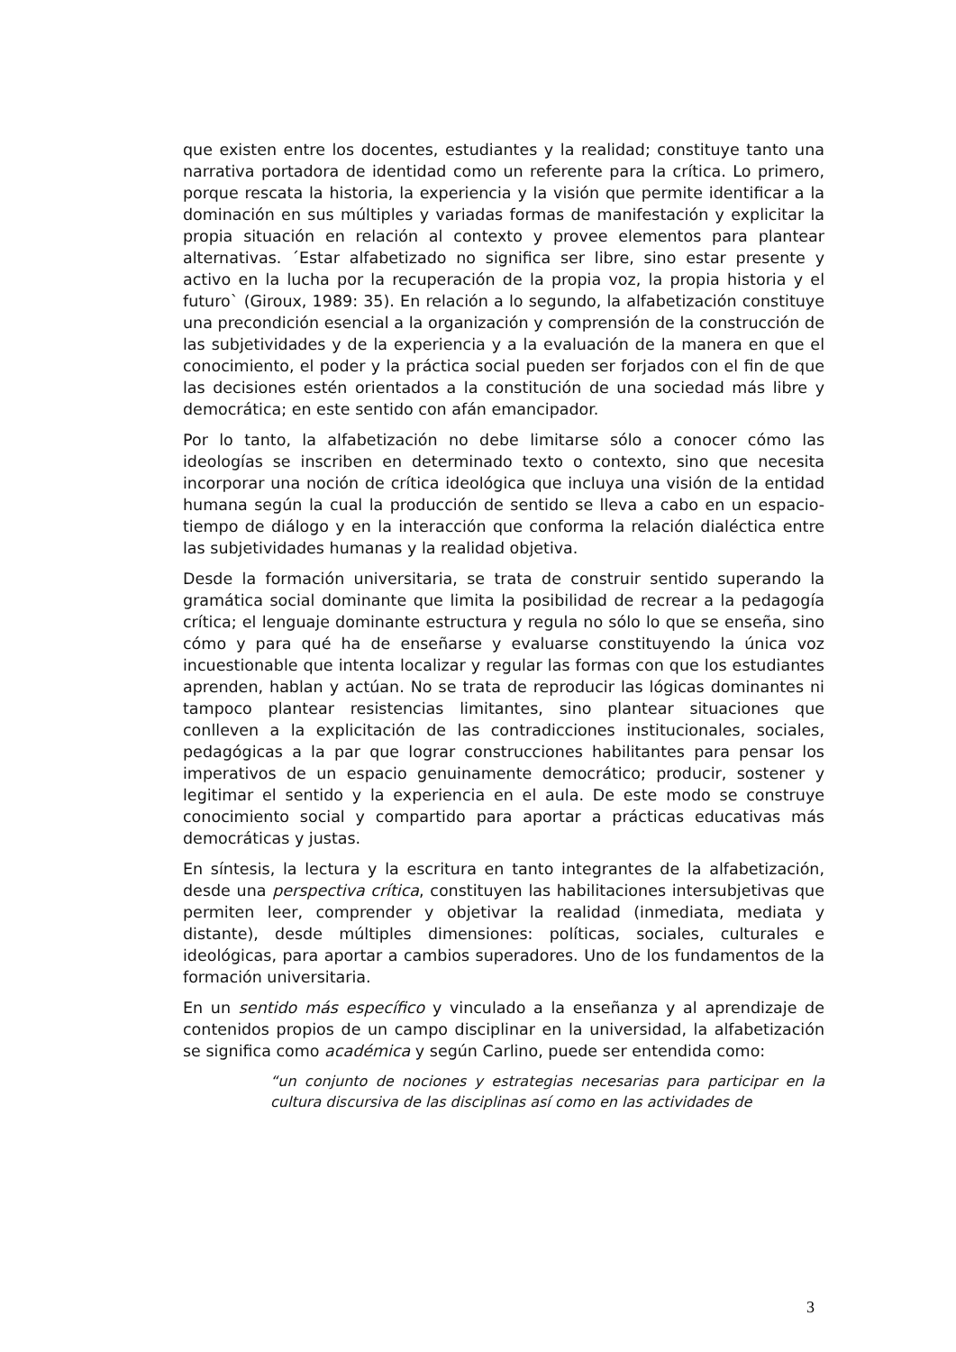que existen entre los docentes, estudiantes y la realidad; constituye tanto una narrativa portadora de identidad como un referente para la crítica. Lo primero, porque rescata la historia, la experiencia y la visión que permite identificar a la dominación en sus múltiples y variadas formas de manifestación y explicitar la propia situación en relación al contexto y provee elementos para plantear alternativas. ´Estar alfabetizado no significa ser libre, sino estar presente y activo en la lucha por la recuperación de la propia voz, la propia historia y el futuro` (Giroux, 1989: 35). En relación a lo segundo, la alfabetización constituye una precondición esencial a la organización y comprensión de la construcción de las subjetividades y de la experiencia y a la evaluación de la manera en que el conocimiento, el poder y la práctica social pueden ser forjados con el fin de que las decisiones estén orientados a la constitución de una sociedad más libre y democrática; en este sentido con afán emancipador.
Por lo tanto, la alfabetización no debe limitarse sólo a conocer cómo las ideologías se inscriben en determinado texto o contexto, sino que necesita incorporar una noción de crítica ideológica que incluya una visión de la entidad humana según la cual la producción de sentido se lleva a cabo en un espacio-tiempo de diálogo y en la interacción que conforma la relación dialéctica entre las subjetividades humanas y la realidad objetiva.
Desde la formación universitaria, se trata de construir sentido superando la gramática social dominante que limita la posibilidad de recrear a la pedagogía crítica; el lenguaje dominante estructura y regula no sólo lo que se enseña, sino cómo y para qué ha de enseñarse y evaluarse constituyendo la única voz incuestionable que intenta localizar y regular las formas con que los estudiantes aprenden, hablan y actúan. No se trata de reproducir las lógicas dominantes ni tampoco plantear resistencias limitantes, sino plantear situaciones que conlleven a la explicitación de las contradicciones institucionales, sociales, pedagógicas a la par que lograr construcciones habilitantes para pensar los imperativos de un espacio genuinamente democrático; producir, sostener y legitimar el sentido y la experiencia en el aula. De este modo se construye conocimiento social y compartido para aportar a prácticas educativas más democráticas y justas.
En síntesis, la lectura y la escritura en tanto integrantes de la alfabetización, desde una perspectiva crítica, constituyen las habilitaciones intersubjetivas que permiten leer, comprender y objetivar la realidad (inmediata, mediata y distante), desde múltiples dimensiones: políticas, sociales, culturales e ideológicas, para aportar a cambios superadores. Uno de los fundamentos de la formación universitaria.
En un sentido más específico y vinculado a la enseñanza y al aprendizaje de contenidos propios de un campo disciplinar en la universidad, la alfabetización se significa como académica y según Carlino, puede ser entendida como:
“un conjunto de nociones y estrategias necesarias para participar en la cultura discursiva de las disciplinas así como en las actividades de
3